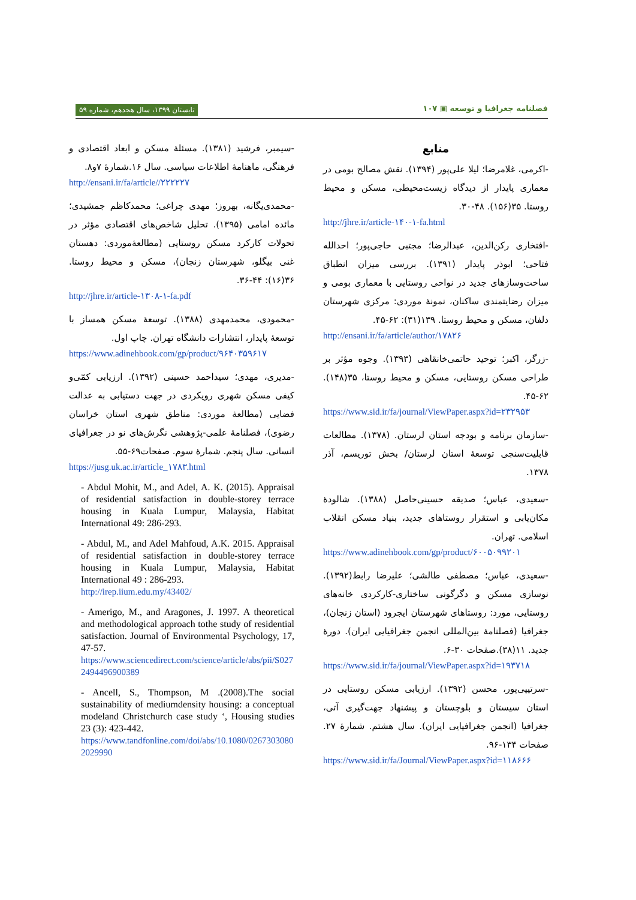تابستان ۱۳۹۹، سال هجدهم، شماره ۵۹ فصلنامه جغرافیا و توسعه ▣ ۱۰۷
منابع
-اکرمی، غلامرضا؛ لیلا علی‌پور (۱۳۹۴). نقش مصالح بومی در معماری پایدار از دیدگاه زیست‌محیطی، مسکن و محیط روستا. ۳۵(۱۵۶). ۴۸-۳۰.
http://jhre.ir/article-۱۴۰-۱-fa.html
-افتخاری رکن‌الدین، عبدالرضا؛ مجتبی حاجی‌پور؛ احدالله فتاحی؛ ابوذر پایدار (۱۳۹۱). بررسی میزان انطباق ساخت‌وسازهای جدید در نواحی روستایی با معماری بومی و میزان رضایتمندی ساکنان، نمونهٔ موردی: مرکزی شهرستان دلفان، مسکن و محیط روستا. ۱۳۹(۳۱): ۶۲-۴۵.
http://ensani.ir/fa/article/author/۱۷۸۲۶
-زرگر، اکبر؛ توحید حاتمی‌خانقاهی (۱۳۹۳). وجوه مؤثر بر طراحی مسکن روستایی، مسکن و محیط روستا، ۳۵(۱۴۸). ۶۲-۴۵.
https://www.sid.ir/fa/journal/ViewPaper.aspx?id=۲۳۲۹۵۳
-سازمان برنامه و بودجه استان لرستان. (۱۳۷۸). مطالعات قابلیت‌سنجی توسعهٔ استان لرستان/ بخش توریسم، آذر ۱۳۷۸.
-سعیدی، عباس؛ صدیقه حسینی‌حاصل (۱۳۸۸). شالودهٔ مکان‌یابی و استقرار روستاهای جدید، بنیاد مسکن انقلاب اسلامی. تهران.
https://www.adinehbook.com/gp/product/۶۰۰۵۰۹۹۲۰۱
-سعیدی، عباس؛ مصطفی طالشی؛ علیرضا رابط(۱۳۹۲). نوسازی مسکن و دگرگونی ساختاری-کارکردی خانه‌های روستایی، مورد: روستاهای شهرستان ایجرود (استان زنجان)، جغرافیا (فصلنامهٔ بین‌المللی انجمن جغرافیایی ایران). دورهٔ جدید. ۱۱(۳۸).صفحات ۳۰-۶.
https://www.sid.ir/fa/journal/ViewPaper.aspx?id=۱۹۳۷۱۸
-سرتیپی‌پور، محسن (۱۳۹۲). ارزیابی مسکن روستایی در استان سیستان و بلوچستان و پیشنهاد جهت‌گیری آتی، جغرافیا (انجمن جغرافیایی ایران). سال هشتم. شمارهٔ ۲۷. صفحات ۱۳۴-۹۶.
https://www.sid.ir/fa/Journal/ViewPaper.aspx?id=۱۱۸۶۶۶
-سیمبر، فرشید (۱۳۸۱). مسئلهٔ مسکن و ابعاد اقتصادی و فرهنگی، ماهنامهٔ اطلاعات سیاسی. سال ۱۶.شمارهٔ ۷و۸.
http://ensani.ir/fa/article//۲۲۲۲۲۷
-محمدی‌یگانه، بهروز؛ مهدی چراغی؛ محمدکاظم جمشیدی؛ مائده امامی (۱۳۹۵). تحلیل شاخص‌های اقتصادی مؤثر در تحولات کارکرد مسکن روستایی (مطالعهٔ‌موردی: دهستان غنی بیگلو، شهرستان زنجان)، مسکن و محیط روستا. ۳۶(۱۶): ۴۴-۳۶.
http://jhre.ir/article-۱۳۰۸-۱-fa.pdf
-محمودی، محمدمهدی (۱۳۸۸). توسعهٔ مسکن همساز با توسعهٔ پایدار، انتشارات دانشگاه تهران. چاپ اول.
https://www.adinehbook.com/gp/product/۹۶۴۰۳۵۹۶۱۷
-مدیری، مهدی؛ سیداحمد حسینی (۱۳۹۲). ارزیابی کمّی‌و کیفی مسکن شهری رویکردی در جهت دستیابی به عدالت فضایی (مطالعهٔ موردی: مناطق شهری استان خراسان رضوی)، فصلنامهٔ علمی-پژوهشی نگرش‌های نو در جغرافیای انسانی. سال پنجم. شمارهٔ سوم. صفحات۶۹-۵۵.
https://jusg.uk.ac.ir/article_۱۷۸۳.html
- Abdul Mohit, M., and Adel, A. K. (2015). Appraisal of residential satisfaction in double-storey terrace housing in Kuala Lumpur, Malaysia, Habitat International 49: 286-293.
- Abdul, M., and Adel Mahfoud, A.K. 2015. Appraisal of residential satisfaction in double-storey terrace housing in Kuala Lumpur, Malaysia, Habitat International 49 : 286-293.
http://irep.iium.edu.my/43402/
- Amerigo, M., and Aragones, J. 1997. A theoretical and methodological approach tothe study of residential satisfaction. Journal of Environmental Psychology, 17, 47-57.
https://www.sciencedirect.com/science/article/abs/pii/S0272494496900389
- Ancell, S., Thompson, M .(2008).The social sustainability of mediumdensity housing: a conceptual modeland Christchurch case study ‘, Housing studies 23 (3): 423-442.
https://www.tandfonline.com/doi/abs/10.1080/02673030802029990